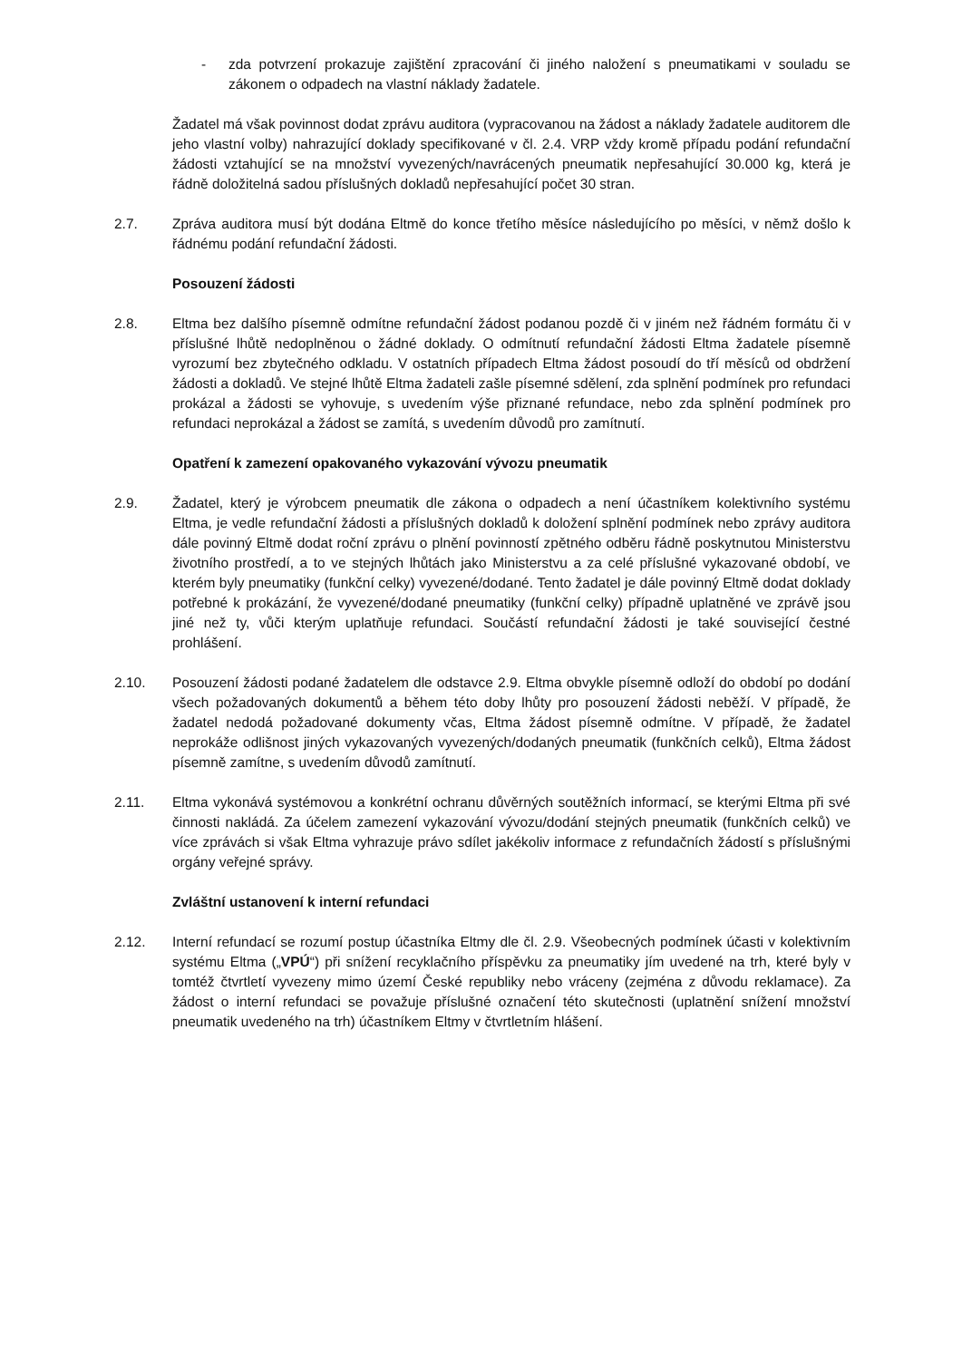- zda potvrzení prokazuje zajištění zpracování či jiného naložení s pneumatikami v souladu se zákonem o odpadech na vlastní náklady žadatele.
Žadatel má však povinnost dodat zprávu auditora (vypracovanou na žádost a náklady žadatele auditorem dle jeho vlastní volby) nahrazující doklady specifikované v čl. 2.4. VRP vždy kromě případu podání refundační žádosti vztahující se na množství vyvezených/navrácených pneumatik nepřesahující 30.000 kg, která je řádně doložitelná sadou příslušných dokladů nepřesahující počet 30 stran.
2.7. Zpráva auditora musí být dodána Eltmě do konce třetího měsíce následujícího po měsíci, v němž došlo k řádnému podání refundační žádosti.
Posouzení žádosti
2.8. Eltma bez dalšího písemně odmítne refundační žádost podanou pozdě či v jiném než řádném formátu či v příslušné lhůtě nedoplněnou o žádné doklady. O odmítnutí refundační žádosti Eltma žadatele písemně vyrozumí bez zbytečného odkladu. V ostatních případech Eltma žádost posoudí do tří měsíců od obdržení žádosti a dokladů. Ve stejné lhůtě Eltma žadateli zašle písemné sdělení, zda splnění podmínek pro refundaci prokázal a žádosti se vyhovuje, s uvedením výše přiznané refundace, nebo zda splnění podmínek pro refundaci neprokázal a žádost se zamítá, s uvedením důvodů pro zamítnutí.
Opatření k zamezení opakovaného vykazování vývozu pneumatik
2.9. Žadatel, který je výrobcem pneumatik dle zákona o odpadech a není účastníkem kolektivního systému Eltma, je vedle refundační žádosti a příslušných dokladů k doložení splnění podmínek nebo zprávy auditora dále povinný Eltmě dodat roční zprávu o plnění povinností zpětného odběru řádně poskytnutou Ministerstvu životního prostředí, a to ve stejných lhůtách jako Ministerstvu a za celé příslušné vykazované období, ve kterém byly pneumatiky (funkční celky) vyvezené/dodané. Tento žadatel je dále povinný Eltmě dodat doklady potřebné k prokázání, že vyvezené/dodané pneumatiky (funkční celky) případně uplatněné ve zprávě jsou jiné než ty, vůči kterým uplatňuje refundaci. Součástí refundační žádosti je také související čestné prohlášení.
2.10. Posouzení žádosti podané žadatelem dle odstavce 2.9. Eltma obvykle písemně odloží do období po dodání všech požadovaných dokumentů a během této doby lhůty pro posouzení žádosti neběží. V případě, že žadatel nedodá požadované dokumenty včas, Eltma žádost písemně odmítne. V případě, že žadatel neprokáže odlišnost jiných vykazovaných vyvezených/dodaných pneumatik (funkčních celků), Eltma žádost písemně zamítne, s uvedením důvodů zamítnutí.
2.11. Eltma vykonává systémovou a konkrétní ochranu důvěrných soutěžních informací, se kterými Eltma při své činnosti nakládá. Za účelem zamezení vykazování vývozu/dodání stejných pneumatik (funkčních celků) ve více zprávách si však Eltma vyhrazuje právo sdílet jakékoliv informace z refundačních žádostí s příslušnými orgány veřejné správy.
Zvláštní ustanovení k interní refundaci
2.12. Interní refundací se rozumí postup účastníka Eltmy dle čl. 2.9. Všeobecných podmínek účasti v kolektivním systému Eltma („VPÚ“) při snížení recyklačního příspěvku za pneumatiky jím uvedené na trh, které byly v tomtéž čtvrtletí vyvezeny mimo území České republiky nebo vráceny (zejména z důvodu reklamace). Za žádost o interní refundaci se považuje příslušné označení této skutečnosti (uplatnění snížení množství pneumatik uvedeného na trh) účastníkem Eltmy v čtvrtletním hlášení.